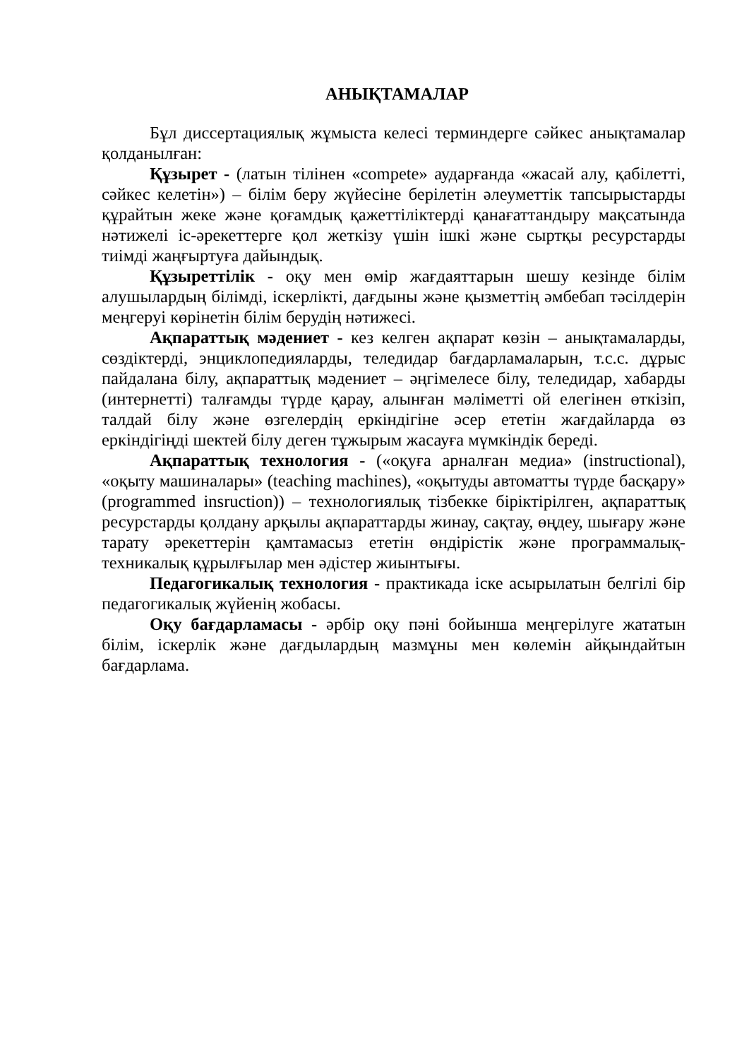АНЫҚТАМАЛАР
Бұл диссертациялық жұмыста келесі терминдерге сәйкес анықтамалар қолданылған:
Құзырет - (латын тілінен «compete» аударғанда «жасай алу, қабілетті, сәйкес келетін») – білім беру жүйесіне берілетін әлеуметтік тапсырыстарды құрайтын жеке және қоғамдық қажеттіліктерді қанағаттандыру мақсатында нәтижелі іс-әрекеттерге қол жеткізу үшін ішкі және сыртқы ресурстарды тиімді жаңғыртуға дайындық.
Құзыреттілік - оқу мен өмір жағдаяттарын шешу кезінде білім алушылардың білімді, іскерлікті, дағдыны және қызметтің әмбебап тәсілдерін меңгеруі көрінетін білім берудің нәтижесі.
Ақпараттық мәдениет - кез келген ақпарат көзін – анықтамаларды, сөздіктерді, энциклопедияларды, теледидар бағдарламаларын, т.с.с. дұрыс пайдалана білу, ақпараттық мәдениет – әңгімелесе білу, теледидар, хабарды (интернетті) талғамды түрде қарау, алынған мәліметті ой елегінен өткізіп, талдай білу және өзгелердің еркіндігіне әсер ететін жағдайларда өз еркіндігіңді шектей білу деген тұжырым жасауға мүмкіндік береді.
Ақпараттық технология - («оқуға арналған медиа» (instructional), «оқыту машиналары» (teaching machines), «оқытуды автоматты түрде басқару» (programmed insruction)) – технологиялық тізбекке біріктірілген, ақпараттық ресурстарды қолдану арқылы ақпараттарды жинау, сақтау, өңдеу, шығару және тарату әрекеттерін қамтамасыз ететін өндірістік және программалық-техникалық құрылғылар мен әдістер жиынтығы.
Педагогикалық технология - практикада іске асырылатын белгілі бір педагогикалық жүйенің жобасы.
Оқу бағдарламасы - әрбір оқу пәні бойынша меңгерілуге жататын білім, іскерлік және дағдылардың мазмұны мен көлемін айқындайтын бағдарлама.